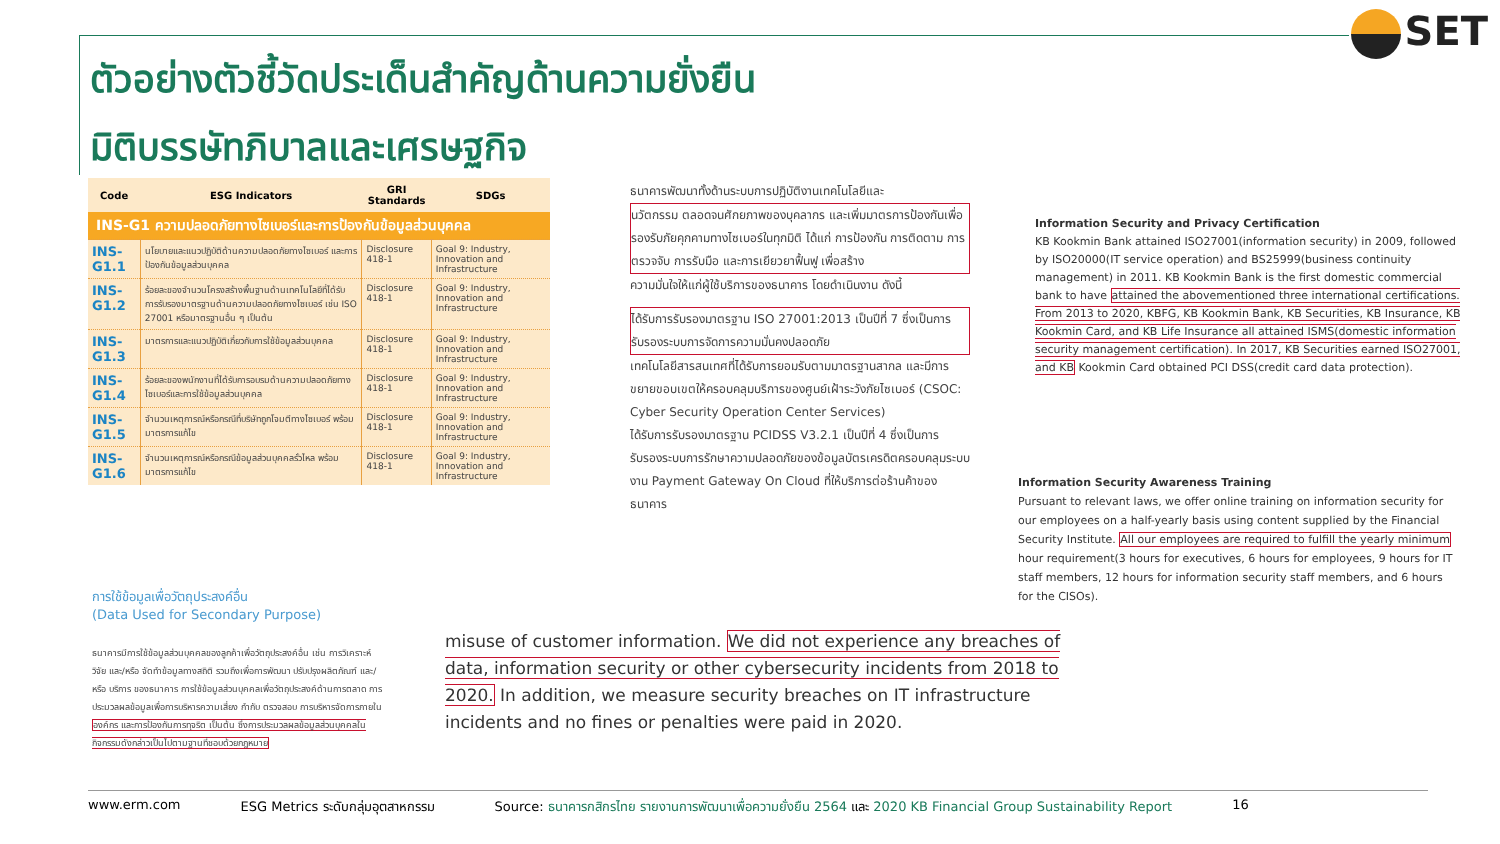ตัวอย่างตัวชี้วัดประเด็นสำคัญด้านความยั่งยืน
มิติบรรษัทภิบาลและเศรษฐกิจ
SET
| Code | ESG Indicators | GRI Standards | SDGs |
| --- | --- | --- | --- |
| INS-G1 ความปลอดภัยทางไซเบอร์และการป้องกันข้อมูลส่วนบุคคล | | | |
| INS-G1.1 | นโยบายและแนวปฏิบัติด้านความปลอดภัยทางไซเบอร์ และการป้องกันข้อมูลส่วนบุคคล | Disclosure 418-1 | Goal 9: Industry, Innovation and Infrastructure |
| INS-G1.2 | ร้อยละของจำนวนโครงสร้างพื้นฐานด้านเทคโนโลยีที่ได้รับการรับรองมาตรฐานด้านความปลอดภัยทางไซเบอร์ เช่น ISO 27001 หรือมาตรฐานอื่น ๆ เป็นต้น | Disclosure 418-1 | Goal 9: Industry, Innovation and Infrastructure |
| INS-G1.3 | มาตรการและแนวปฏิบัติเกี่ยวกับการใช้ข้อมูลส่วนบุคคล | Disclosure 418-1 | Goal 9: Industry, Innovation and Infrastructure |
| INS-G1.4 | ร้อยละของพนักงานที่ได้รับการอบรมด้านความปลอดภัยทางไซเบอร์และการใช้ข้อมูลส่วนบุคคล | Disclosure 418-1 | Goal 9: Industry, Innovation and Infrastructure |
| INS-G1.5 | จำนวนเหตุการณ์หรือกรณีที่บริษัทถูกโจมตีทางไซเบอร์ พร้อมมาตรการแก้ไข | Disclosure 418-1 | Goal 9: Industry, Innovation and Infrastructure |
| INS-G1.6 | จำนวนเหตุการณ์หรือกรณีข้อมูลส่วนบุคคลรั่วไหล พร้อมมาตรการแก้ไข | Disclosure 418-1 | Goal 9: Industry, Innovation and Infrastructure |
ธนาคารพัฒนาทั้งด้านระบบการปฏิบัติงานเทคโนโลยีและ
นวัตกรรม ตลอดจนศักยภาพของบุคลากร และเพิ่มมาตรการป้องกันเพื่อรองรับภัยคุกคามทางไซเบอร์ในทุกมิติ ได้แก่ การป้องกัน การติดตาม การตรวจจับ การรับมือ และการเยียวยาฟื้นฟู เพื่อสร้าง
ความมั่นใจให้แก่ผู้ใช้บริการของธนาคาร โดยดำเนินงาน ดังนี้
ได้รับการรับรองมาตรฐาน ISO 27001:2013 เป็นปีที่ 7 ซึ่งเป็นการรับรองระบบการจัดการความมั่นคงปลอดภัย
เทคโนโลยีสารสนเทศที่ได้รับการยอมรับตามมาตรฐานสากล และมีการขยายขอบเขตให้ครอบคลุมบริการของศูนย์เฝ้าระวังภัยไซเบอร์ (CSOC: Cyber Security Operation Center Services)
ได้รับการรับรองมาตรฐาน PCIDSS V3.2.1 เป็นปีที่ 4 ซึ่งเป็นการรับรองระบบการรักษาความปลอดภัยของข้อมูลบัตรเครดิตครอบคลุมระบบงาน Payment Gateway On Cloud ที่ให้บริการต่อร้านค้าของธนาคาร
Information Security and Privacy Certification
KB Kookmin Bank attained ISO27001(information security) in 2009, followed by ISO20000(IT service operation) and BS25999(business continuity management) in 2011. KB Kookmin Bank is the first domestic commercial bank to have attained the abovementioned three international certifications. From 2013 to 2020, KBFG, KB Kookmin Bank, KB Securities, KB Insurance, KB Kookmin Card, and KB Life Insurance all attained ISMS(domestic information security management certification). In 2017, KB Securities earned ISO27001, and KB Kookmin Card obtained PCI DSS(credit card data protection).
Information Security Awareness Training
Pursuant to relevant laws, we offer online training on information security for our employees on a half-yearly basis using content supplied by the Financial Security Institute. All our employees are required to fulfill the yearly minimum hour requirement(3 hours for executives, 6 hours for employees, 9 hours for IT staff members, 12 hours for information security staff members, and 6 hours for the CISOs).
การใช้ข้อมูลเพื่อวัตถุประสงค์อื่น
(Data Used for Secondary Purpose)
ธนาคารมีการใช้ข้อมูลส่วนบุคคลของลูกค้าเพื่อวัตถุประสงค์อื่น เช่น การวิเคราะห์ วิจัย และ/หรือ จัดทำข้อมูลทางสถิติ รวมถึงเพื่อการพัฒนา ปรับปรุงผลิตภัณฑ์ และ/หรือ บริการ ของธนาคาร การใช้ข้อมูลส่วนบุคคลเพื่อวัตถุประสงค์ด้านการตลาด การประมวลผลข้อมูลเพื่อการบริหารความเสี่ยง กำกับ ตรวจสอบ การบริหารจัดการภายใน องค์กร และการป้องกันการทุจริต เป็นต้น ซึ่งการประมวลผลข้อมูลส่วนบุคคลในกิจกรรมดังกล่าวเป็นไปตามฐานที่ชอบด้วยกฎหมาย
misuse of customer information. We did not experience any breaches of data, information security or other cybersecurity incidents from 2018 to 2020. In addition, we measure security breaches on IT infrastructure incidents and no fines or penalties were paid in 2020.
www.erm.com ESG Metrics ระดับกลุ่มอุตสาหกรรม Source: ธนาคารกสิกรไทย รายงานการพัฒนาเพื่อความยั่งยืน 2564 และ 2020 KB Financial Group Sustainability Report 16